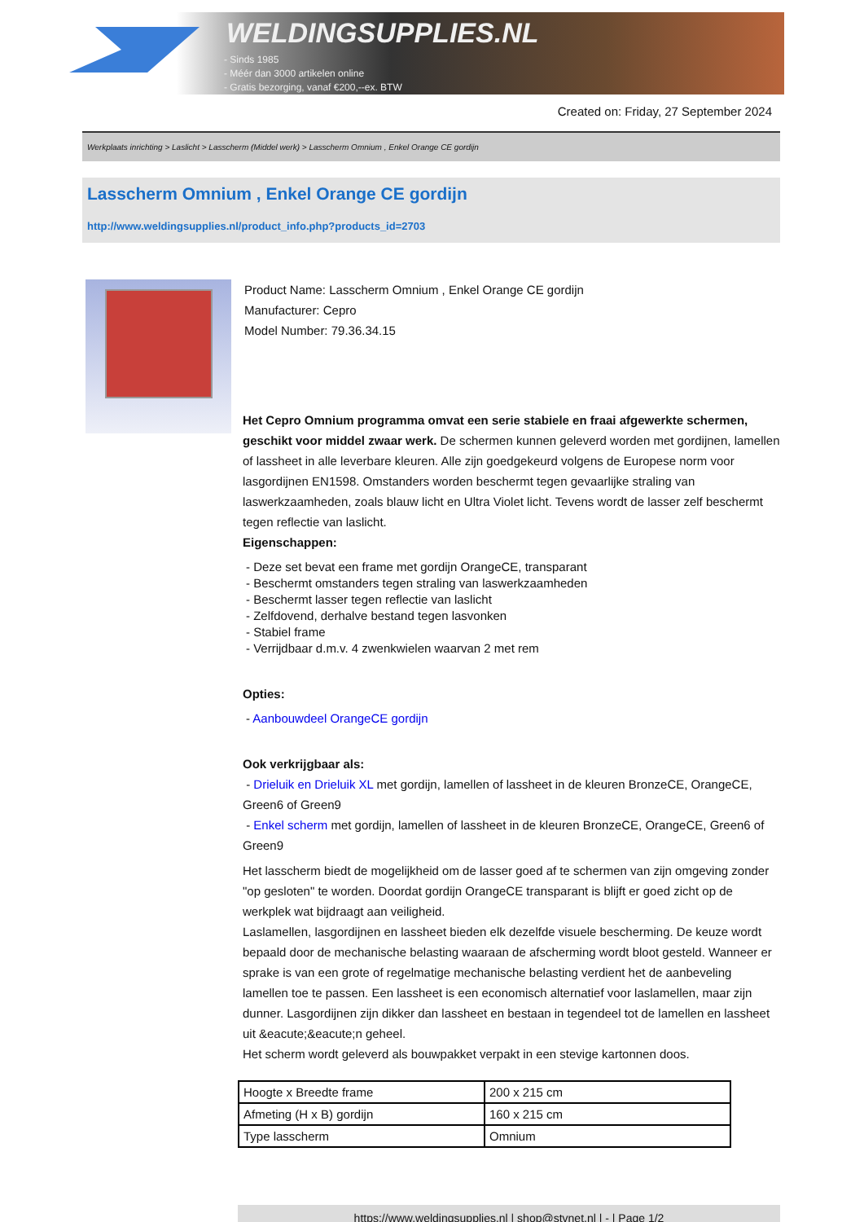WELDINGSUPPLIES.NL
- Sinds 1985
- Méér dan 3000 artikelen online
- Gratis bezorging, vanaf €200,--ex. BTW
Created on: Friday, 27 September 2024
Werkplaats inrichting > Laslicht > Lasscherm (Middel werk) > Lasscherm Omnium , Enkel Orange CE gordijn
Lasscherm Omnium , Enkel Orange CE gordijn
http://www.weldingsupplies.nl/product_info.php?products_id=2703
Product Name: Lasscherm Omnium , Enkel Orange CE gordijn
Manufacturer: Cepro
Model Number: 79.36.34.15
Het Cepro Omnium programma omvat een serie stabiele en fraai afgewerkte schermen, geschikt voor middel zwaar werk. De schermen kunnen geleverd worden met gordijnen, lamellen of lassheet in alle leverbare kleuren. Alle zijn goedgekeurd volgens de Europese norm voor lasgordijnen EN1598. Omstanders worden beschermt tegen gevaarlijke straling van laswerkzaamheden, zoals blauw licht en Ultra Violet licht. Tevens wordt de lasser zelf beschermt tegen reflectie van laslicht.
Eigenschappen:
- Deze set bevat een frame met gordijn OrangeCE, transparant
- Beschermt omstanders tegen straling van laswerkzaamheden
- Beschermt lasser tegen reflectie van laslicht
- Zelfdovend, derhalve bestand tegen lasvonken
- Stabiel frame
- Verrijdbaar d.m.v. 4 zwenkwielen waarvan 2 met rem
Opties:
- Aanbouwdeel OrangeCE gordijn
Ook verkrijgbaar als:
- Drieluik en Drieluik XL met gordijn, lamellen of lassheet in de kleuren BronzeCE, OrangeCE, Green6 of Green9
- Enkel scherm met gordijn, lamellen of lassheet in de kleuren BronzeCE, OrangeCE, Green6 of Green9
Het lasscherm biedt de mogelijkheid om de lasser goed af te schermen van zijn omgeving zonder "op gesloten" te worden. Doordat gordijn OrangeCE transparant is blijft er goed zicht op de werkplek wat bijdraagt aan veiligheid.
Laslamellen, lasgordijnen en lassheet bieden elk dezelfde visuele bescherming. De keuze wordt bepaald door de mechanische belasting waaraan de afscherming wordt bloot gesteld. Wanneer er sprake is van een grote of regelmatige mechanische belasting verdient het de aanbeveling lamellen toe te passen. Een lassheet is een economisch alternatief voor laslamellen, maar zijn dunner. Lasgordijnen zijn dikker dan lassheet en bestaan in tegendeel tot de lamellen en lassheet uit &eacute;&eacute;n geheel.
Het scherm wordt geleverd als bouwpakket verpakt in een stevige kartonnen doos.
| Hoogte x Breedte frame | 200 x 215 cm |
| Afmeting (H x B) gordijn | 160 x 215 cm |
| Type lasscherm | Omnium |
https://www.weldingsupplies.nl | shop@stvnet.nl | - | Page 1/2